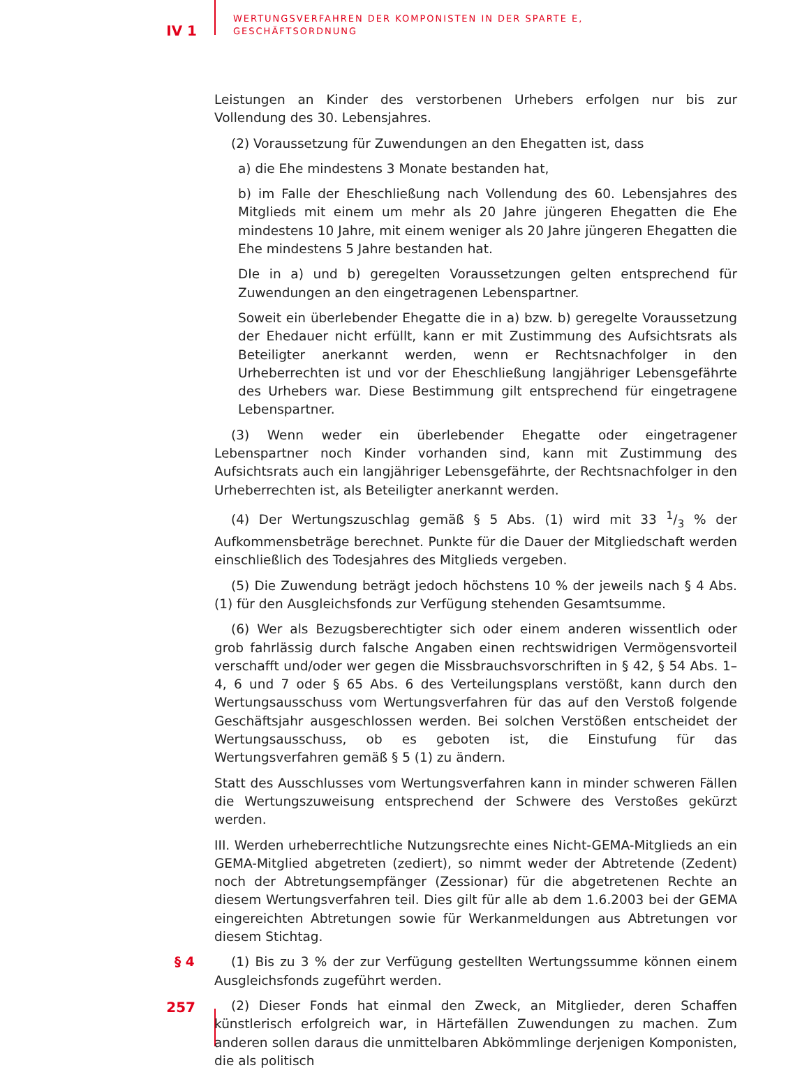IV 1
WERTUNGSVERFAHREN DER KOMPONISTEN IN DER SPARTE E,
GESCHÄFTSORDNUNG
Leistungen an Kinder des verstorbenen Urhebers erfolgen nur bis zur Vollendung des 30. Lebensjahres.
(2) Voraussetzung für Zuwendungen an den Ehegatten ist, dass
a) die Ehe mindestens 3 Monate bestanden hat,
b) im Falle der Eheschließung nach Vollendung des 60. Lebensjahres des Mitglieds mit einem um mehr als 20 Jahre jüngeren Ehegatten die Ehe mindestens 10 Jahre, mit einem weniger als 20 Jahre jüngeren Ehegatten die Ehe mindestens 5 Jahre bestanden hat.
DIe in a) und b) geregelten Voraussetzungen gelten entsprechend für Zuwendungen an den eingetragenen Lebenspartner.
Soweit ein überlebender Ehegatte die in a) bzw. b) geregelte Voraussetzung der Ehedauer nicht erfüllt, kann er mit Zustimmung des Aufsichtsrats als Beteiligter anerkannt werden, wenn er Rechtsnachfolger in den Urheberrechten ist und vor der Eheschließung langjähriger Lebensgefährte des Urhebers war. Diese Bestimmung gilt entsprechend für eingetragene Lebenspartner.
(3) Wenn weder ein überlebender Ehegatte oder eingetragener Lebenspartner noch Kinder vorhanden sind, kann mit Zustimmung des Aufsichtsrats auch ein langjähriger Lebensgefährte, der Rechtsnachfolger in den Urheberrechten ist, als Beteiligter anerkannt werden.
(4) Der Wertungszuschlag gemäß § 5 Abs. (1) wird mit 33 1/3 % der Aufkommensbeträge berechnet. Punkte für die Dauer der Mitgliedschaft werden einschließlich des Todesjahres des Mitglieds vergeben.
(5) Die Zuwendung beträgt jedoch höchstens 10 % der jeweils nach § 4 Abs. (1) für den Ausgleichsfonds zur Verfügung stehenden Gesamtsumme.
(6) Wer als Bezugsberechtigter sich oder einem anderen wissentlich oder grob fahrlässig durch falsche Angaben einen rechtswidrigen Vermögensvorteil verschafft und/oder wer gegen die Missbrauchsvorschriften in § 42, § 54 Abs. 1–4, 6 und 7 oder § 65 Abs. 6 des Verteilungsplans verstößt, kann durch den Wertungsausschuss vom Wertungsverfahren für das auf den Verstoß folgende Geschäftsjahr ausgeschlossen werden. Bei solchen Verstößen entscheidet der Wertungsausschuss, ob es geboten ist, die Einstufung für das Wertungsverfahren gemäß § 5 (1) zu ändern.
Statt des Ausschlusses vom Wertungsverfahren kann in minder schweren Fällen die Wertungszuweisung entsprechend der Schwere des Verstoßes gekürzt werden.
III. Werden urheberrechtliche Nutzungsrechte eines Nicht-GEMA-Mitglieds an ein GEMA-Mitglied abgetreten (zediert), so nimmt weder der Abtretende (Zedent) noch der Abtretungsempfänger (Zessionar) für die abgetretenen Rechte an diesem Wertungsverfahren teil. Dies gilt für alle ab dem 1.6.2003 bei der GEMA eingereichten Abtretungen sowie für Werkanmeldungen aus Abtretungen vor diesem Stichtag.
§ 4
(1) Bis zu 3 % der zur Verfügung gestellten Wertungssumme können einem Ausgleichsfonds zugeführt werden.
(2) Dieser Fonds hat einmal den Zweck, an Mitglieder, deren Schaffen künstlerisch erfolgreich war, in Härtefällen Zuwendungen zu machen. Zum anderen sollen daraus die unmittelbaren Abkömmlinge derjenigen Komponisten, die als politisch
257